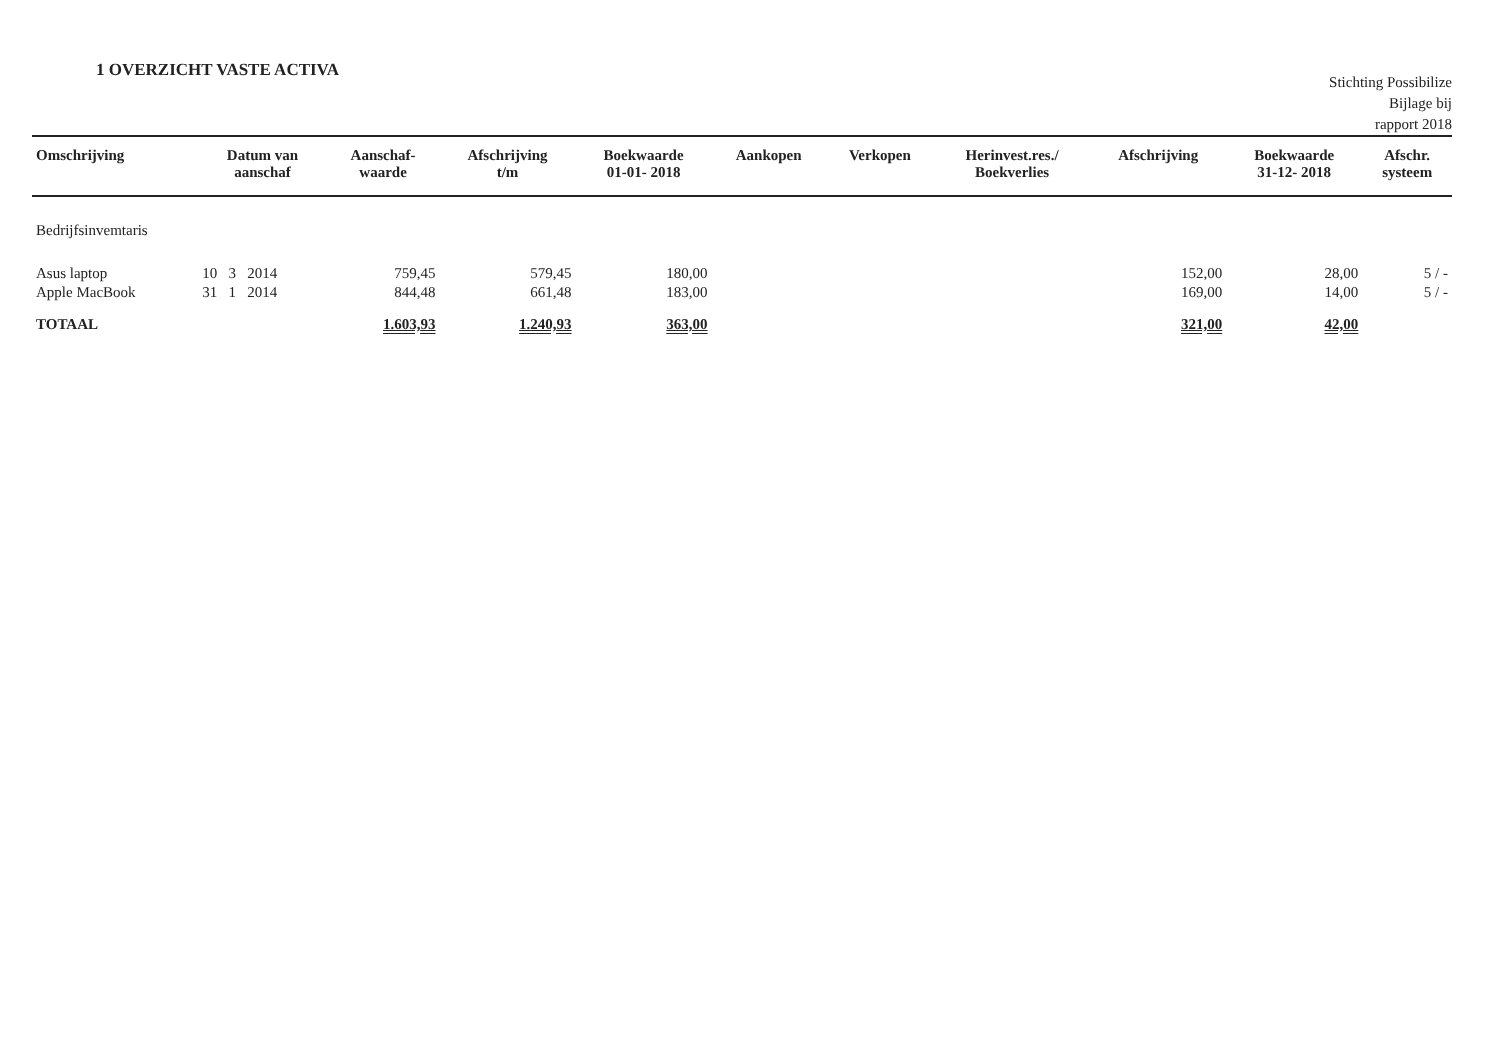1 OVERZICHT VASTE ACTIVA
Stichting Possibilize
Bijlage bij
rapport 2018
| Omschrijving | Datum van aanschaf | Aanschaf- waarde | Afschrijving t/m | Boekwaarde 01-01- 2018 | Aankopen | Verkopen | Herinvest.res./ Boekverlies | Afschrijving | Boekwaarde 31-12- 2018 | Afschr. systeem |
| --- | --- | --- | --- | --- | --- | --- | --- | --- | --- | --- |
| Bedrijfsinvemtaris | | | | | | | | | | |
| Asus laptop | 10 3 2014 | 759,45 | 579,45 | 180,00 | | | | 152,00 | 28,00 | 5 / - |
| Apple MacBook | 31 1 2014 | 844,48 | 661,48 | 183,00 | | | | 169,00 | 14,00 | 5 / - |
| TOTAAL | | 1.603,93 | 1.240,93 | 363,00 | | | | 321,00 | 42,00 | |